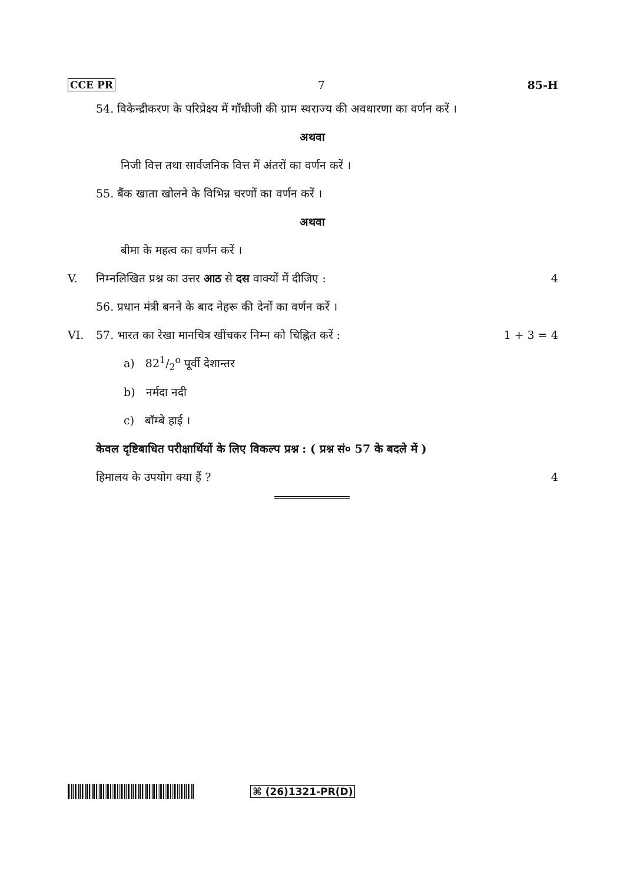CCE PR 7 85-H
54. विकेन्द्रीकरण के परिप्रेक्ष्य में गाँधीजी की ग्राम स्वराज्य की अवधारणा का वर्णन करें ।
अथवा
निजी वित्त तथा सार्वजनिक वित्त में अंतरों का वर्णन करें ।
55. बैंक खाता खोलने के विभिन्न चरणों का वर्णन करें ।
अथवा
बीमा के महत्व का वर्णन करें ।
V. निम्नलिखित प्रश्न का उत्तर आठ से दस वाक्यों में दीजिए : 4
56. प्रधान मंत्री बनने के बाद नेहरू की देनों का वर्णन करें ।
VI. 57. भारत का रेखा मानचित्र खींचकर निम्न को चिह्नित करें : 1 + 3 = 4
a) 821/2<sup>o</sup> पूर्वी देशान्तर
b) नर्मदा नदी
c) बॉम्बे हाई ।
केवल दृष्टिबाधित परीक्षार्थियों के लिए विकल्प प्रश्न : ( प्रश्न सं० 57 के बदले में )
हिमालय के उपयोग क्या हैं ? 4
⌘ (26)1321-PR(D)